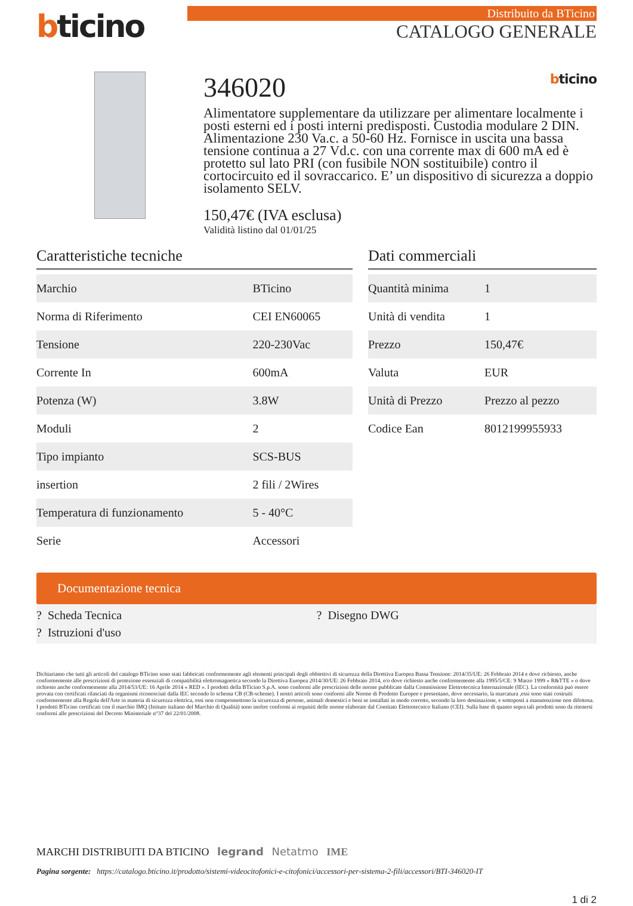bticino
Distribuito da BTicino
CATALOGO GENERALE
346020 bticino
Alimentatore supplementare da utilizzare per alimentare localmente i posti esterni ed i posti interni predisposti. Custodia modulare 2 DIN. Alimentazione 230 Va.c. a 50-60 Hz. Fornisce in uscita una bassa tensione continua a 27 Vd.c. con una corrente max di 600 mA ed è protetto sul lato PRI (con fusibile NON sostituibile) contro il cortocircuito ed il sovraccarico. E’ un dispositivo di sicurezza a doppio isolamento SELV.
150,47€ (IVA esclusa)
Validità listino dal 01/01/25
Caratteristiche tecniche
| Marchio | BTicino |
| Norma di Riferimento | CEI EN60065 |
| Tensione | 220-230Vac |
| Corrente In | 600mA |
| Potenza (W) | 3.8W |
| Moduli | 2 |
| Tipo impianto | SCS-BUS |
| insertion | 2 fili / 2Wires |
| Temperatura di funzionamento | 5 - 40°C |
| Serie | Accessori |
Dati commerciali
| Quantità minima | 1 |
| Unità di vendita | 1 |
| Prezzo | 150,47€ |
| Valuta | EUR |
| Unità di Prezzo | Prezzo al pezzo |
| Codice Ean | 8012199955933 |
Documentazione tecnica
? Scheda Tecnica
? Disegno DWG
? Istruzioni d'uso
Dichiariamo che tutti gli articoli del catalogo BTicino sono stati fabbricati conformemente agli elementi principali degli obbiettivi di sicurezza della Direttiva Europea Bassa Tensione: 2014/35/UE: 26 Febbraio 2014 e dove richiesto, anche conformemente alle prescrizioni di protezione essenziali di compatibilità elettromagnetica secondo la Direttiva Europea 2014/30/UE: 26 Febbraio 2014, e/o dove richiesto anche conformemente alla 1995/5/CE: 9 Marzo 1999 « R&TTE » o dove richiesto anche conformemente alla 2014/53/UE: 16 Aprile 2014 « RED ». I prodotti della BTicino S.p.A. sono conformi alle prescrizioni delle norme pubblicate dalla Commissione Elettrotecnica Internazionale (IEC). La conformità può essere provata con certificati rilasciati da organismi riconosciuti dalla IEC secondo lo schema CB (CB-scheme). I nostri articoli sono conformi alle Norme di Prodotto Europee e presentano, dove necessario, la marcatura ,essi sono stati costruiti conformemente alla Regola dell'Arte in materia di sicurezza elettrica, essi non compromettono la sicurezza di persone, animali domestici e beni se installati in modo corretto, secondo la loro destinazione, e sottoposti a manutenzione non difettosa. I prodotti BTicino certificati con il marchio IMQ (Istituto italiano del Marchio di Qualità) sono inoltre conformi ai requisiti delle norme elaborate dal Comitato Elettrotecnico Italiano (CEI). Sulla base di quanto sopra tali prodotti sono da ritenersi conformi alle prescrizioni del Decreto Ministeriale n°37 del 22/01/2008.
MARCHI DISTRIBUITI DA BTICINO legrand Netatmo IME
Pagina sorgente: https://catalogo.bticino.it/prodotto/sistemi-videocitofonici-e-citofonici/accessori-per-sistema-2-fili/accessori/BTI-346020-IT
1 di 2